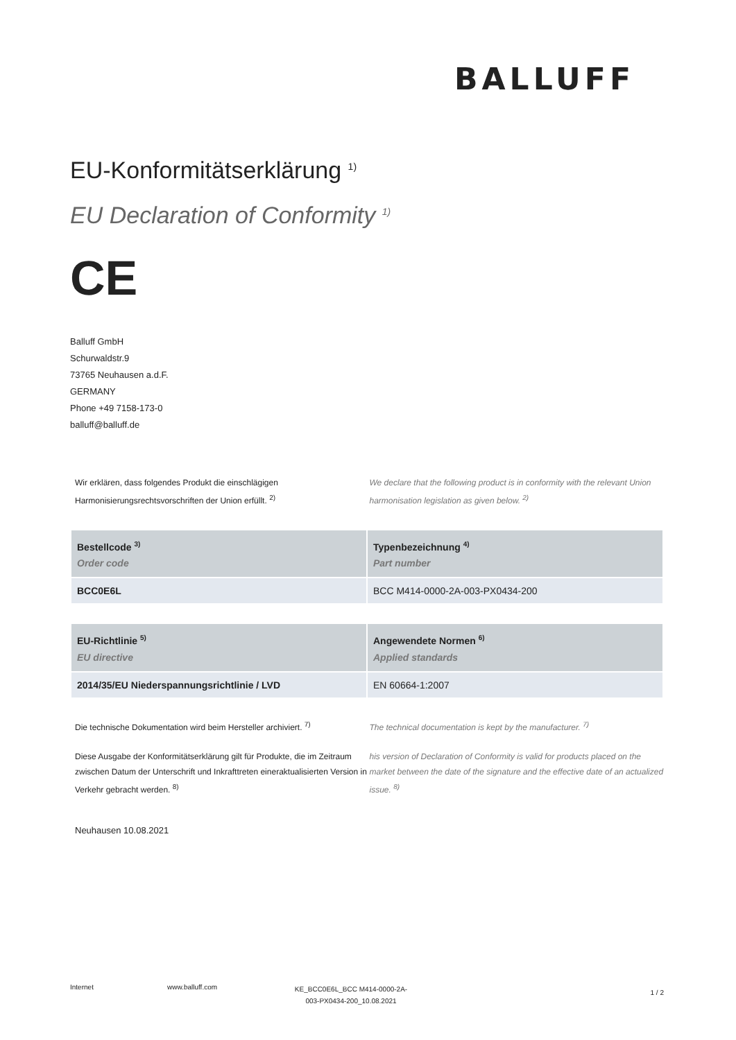BALLUFF
EU-Konformitätserklärung <sup>1)</sup>
EU Declaration of Conformity <sup>1)</sup>
CE
Balluff GmbH
Schurwaldstr.9
73765 Neuhausen a.d.F.
GERMANY
Phone +49 7158-173-0
balluff@balluff.de
Wir erklären, dass folgendes Produkt die einschlägigen Harmonisierungsrechtsvorschriften der Union erfüllt. <sup>2)</sup>
We declare that the following product is in conformity with the relevant Union harmonisation legislation as given below. <sup>2)</sup>
| Bestellcode <sup>3)</sup> Order code | Typenbezeichnung <sup>4)</sup> Part number |
| --- | --- |
| BCC0E6L | BCC M414-0000-2A-003-PX0434-200 |
| EU-Richtlinie <sup>5)</sup> EU directive | Angewendete Normen <sup>6)</sup> Applied standards |
| --- | --- |
| 2014/35/EU Niederspannungsrichtlinie / LVD | EN 60664-1:2007 |
Die technische Dokumentation wird beim Hersteller archiviert. <sup>7)</sup>
The technical documentation is kept by the manufacturer. <sup>7)</sup>
Diese Ausgabe der Konformitätserklärung gilt für Produkte, die im Zeitraum zwischen Datum der Unterschrift und Inkrafttreten eineraktualisierten Version in Verkehr gebracht werden. <sup>8)</sup>
his version of Declaration of Conformity is valid for products placed on the market between the date of the signature and the effective date of an actualized issue. <sup>8)</sup>
Neuhausen 10.08.2021
Internet www.balluff.com
KE_BCC0E6L_BCC M414-0000-2A-003-PX0434-200_10.08.2021
1 / 2